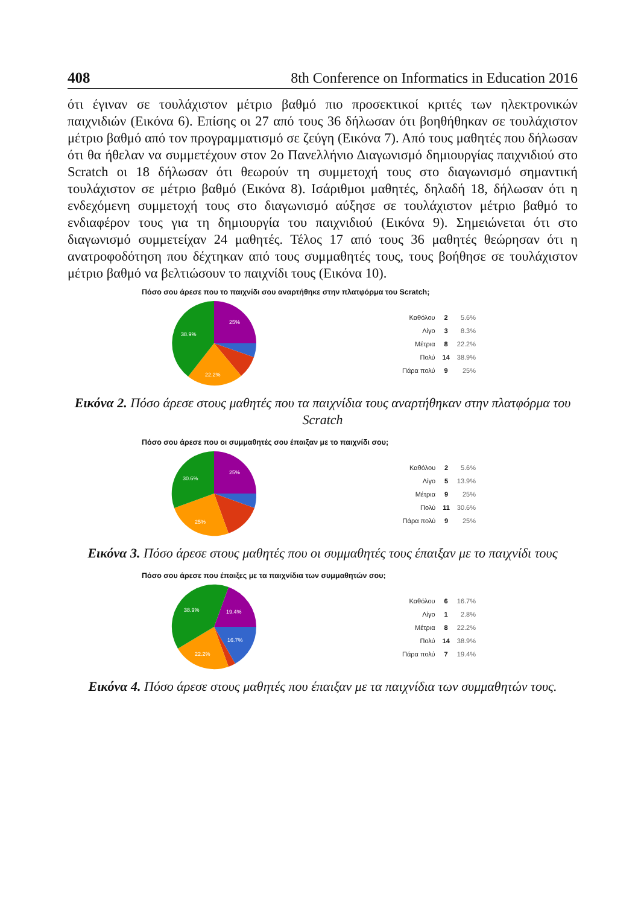408 8th Conference on Informatics in Education 2016
ότι έγιναν σε τουλάχιστον μέτριο βαθμό πιο προσεκτικοί κριτές των ηλεκτρονικών παιχνιδιών (Εικόνα 6). Επίσης οι 27 από τους 36 δήλωσαν ότι βοηθήθηκαν σε τουλάχιστον μέτριο βαθμό από τον προγραμματισμό σε ζεύγη (Εικόνα 7). Από τους μαθητές που δήλωσαν ότι θα ήθελαν να συμμετέχουν στον 2ο Πανελλήνιο Διαγωνισμό δημιουργίας παιχνιδιού στο Scratch οι 18 δήλωσαν ότι θεωρούν τη συμμετοχή τους στο διαγωνισμό σημαντική τουλάχιστον σε μέτριο βαθμό (Εικόνα 8). Ισάριθμοι μαθητές, δηλαδή 18, δήλωσαν ότι η ενδεχόμενη συμμετοχή τους στο διαγωνισμό αύξησε σε τουλάχιστον μέτριο βαθμό το ενδιαφέρον τους για τη δημιουργία του παιχνιδιού (Εικόνα 9). Σημειώνεται ότι στο διαγωνισμό συμμετείχαν 24 μαθητές. Τέλος 17 από τους 36 μαθητές θεώρησαν ότι η ανατροφοδότηση που δέχτηκαν από τους συμμαθητές τους, τους βοήθησε σε τουλάχιστον μέτριο βαθμό να βελτιώσουν το παιχνίδι τους (Εικόνα 10).
Πόσο σου άρεσε που το παιχνίδι σου αναρτήθηκε στην πλατφόρμα του Scratch;
25%
38.9%
22.2%
| Καθόλου | 2 | 5.6% |
| Λίγο | 3 | 8.3% |
| Μέτρια | 8 | 22.2% |
| Πολύ | 14 | 38.9% |
| Πάρα πολύ | 9 | 25% |
Εικόνα 2. Πόσο άρεσε στους μαθητές που τα παιχνίδια τους αναρτήθηκαν στην πλατφόρμα του Scratch
Πόσο σου άρεσε που οι συμμαθητές σου έπαιξαν με το παιχνίδι σου;
25%
30.6%
25%
| Καθόλου | 2 | 5.6% |
| Λίγο | 5 | 13.9% |
| Μέτρια | 9 | 25% |
| Πολύ | 11 | 30.6% |
| Πάρα πολύ | 9 | 25% |
Εικόνα 3. Πόσο άρεσε στους μαθητές που οι συμμαθητές τους έπαιξαν με το παιχνίδι τους
Πόσο σου άρεσε που έπαιξες με τα παιχνίδια των συμμαθητών σου;
19.4%
38.9%
16.7%
22.2%
| Καθόλου | 6 | 16.7% |
| Λίγο | 1 | 2.8% |
| Μέτρια | 8 | 22.2% |
| Πολύ | 14 | 38.9% |
| Πάρα πολύ | 7 | 19.4% |
Εικόνα 4. Πόσο άρεσε στους μαθητές που έπαιξαν με τα παιχνίδια των συμμαθητών τους.